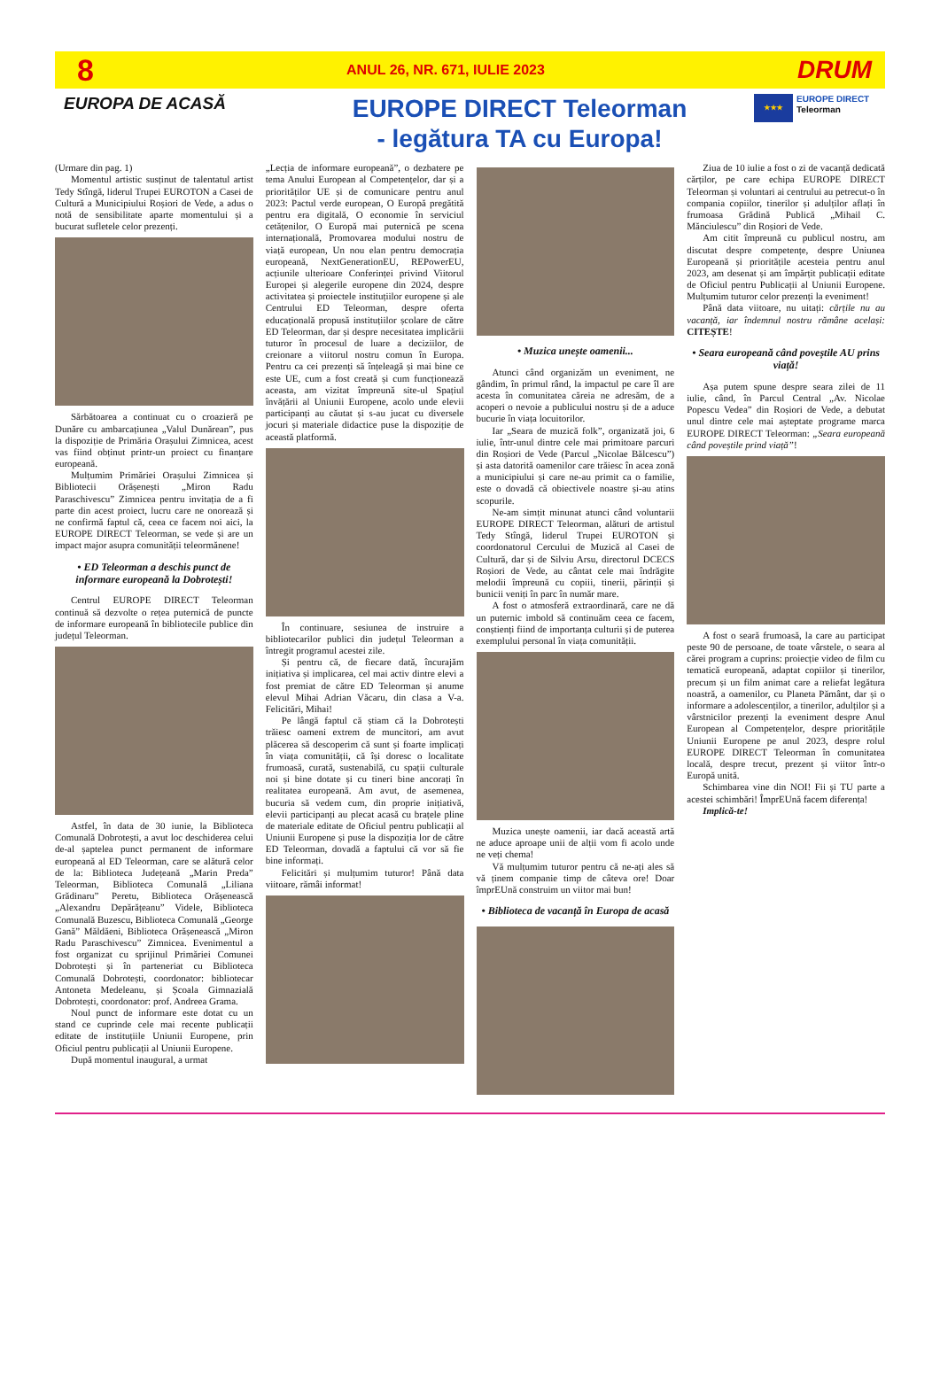8 ANUL 26, NR. 671, IULIE 2023 DRUM
EUROPA DE ACASĂ
EUROPE DIRECT Teleorman
- legătura TA cu Europa!
★★★
EUROPE DIRECT
Teleorman
(Urmare din pag. 1)
Momentul artistic susținut de talentatul artist Tedy Stîngă, liderul Trupei EUROTON a Casei de Cultură a Municipiului Roșiori de Vede, a adus o notă de sensibilitate aparte momentului și a bucurat sufletele celor prezenți.
Sărbătoarea a continuat cu o croazieră pe Dunăre cu ambarcațiunea „Valul Dunărean”, pus la dispoziție de Primăria Orașului Zimnicea, acest vas fiind obținut printr-un proiect cu finanțare europeană.
Mulțumim Primăriei Orașului Zimnicea și Bibliotecii Orășenești „Miron Radu Paraschivescu” Zimnicea pentru invitația de a fi parte din acest proiect, lucru care ne onorează și ne confirmă faptul că, ceea ce facem noi aici, la EUROPE DIRECT Teleorman, se vede și are un impact major asupra comunității teleormănene!
• ED Teleorman a deschis punct de informare europeană la Dobrotești!
Centrul EUROPE DIRECT Teleorman continuă să dezvolte o rețea puternică de puncte de informare europeană în bibliotecile publice din județul Teleorman.
Astfel, în data de 30 iunie, la Biblioteca Comunală Dobrotești, a avut loc deschiderea celui de-al șaptelea punct permanent de informare europeană al ED Teleorman, care se alătură celor de la: Biblioteca Județeană „Marin Preda” Teleorman, Biblioteca Comunală „Liliana Grădinaru” Peretu, Biblioteca Orășenească „Alexandru Depărățeanu” Videle, Biblioteca Comunală Buzescu, Biblioteca Comunală „George Gană” Măldăeni, Biblioteca Orășenească „Miron Radu Paraschivescu” Zimnicea. Evenimentul a fost organizat cu sprijinul Primăriei Comunei Dobrotești și în parteneriat cu Biblioteca Comunală Dobrotești, coordonator: bibliotecar Antoneta Medeleanu, și Școala Gimnazială Dobrotești, coordonator: prof. Andreea Grama.
Noul punct de informare este dotat cu un stand ce cuprinde cele mai recente publicații editate de instituțiile Uniunii Europene, prin Oficiul pentru publicații al Uniunii Europene.
După momentul inaugural, a urmat
„Lecția de informare europeană”, o dezbatere pe tema Anului European al Competențelor, dar și a priorităților UE și de comunicare pentru anul 2023: Pactul verde european, O Europă pregătită pentru era digitală, O economie în serviciul cetățenilor, O Europă mai puternică pe scena internațională, Promovarea modului nostru de viață european, Un nou elan pentru democrația europeană, NextGenerationEU, REPowerEU, acțiunile ulterioare Conferinței privind Viitorul Europei și alegerile europene din 2024, despre activitatea și proiectele instituțiilor europene și ale Centrului ED Teleorman, despre oferta educațională propusă instituțiilor școlare de către ED Teleorman, dar și despre necesitatea implicării tuturor în procesul de luare a deciziilor, de creionare a viitorul nostru comun în Europa. Pentru ca cei prezenți să înțeleagă și mai bine ce este UE, cum a fost creată și cum funcționează aceasta, am vizitat împreună site-ul Spațiul învățării al Uniunii Europene, acolo unde elevii participanți au căutat și s-au jucat cu diversele jocuri și materiale didactice puse la dispoziție de această platformă.
În continuare, sesiunea de instruire a bibliotecarilor publici din județul Teleorman a întregit programul acestei zile.
Și pentru că, de fiecare dată, încurajăm inițiativa și implicarea, cel mai activ dintre elevi a fost premiat de către ED Teleorman și anume elevul Mihai Adrian Văcaru, din clasa a V-a. Felicitări, Mihai!
Pe lângă faptul că știam că la Dobrotești trăiesc oameni extrem de muncitori, am avut plăcerea să descoperim că sunt și foarte implicați în viața comunității, că își doresc o localitate frumoasă, curată, sustenabilă, cu spații culturale noi și bine dotate și cu tineri bine ancorați în realitatea europeană. Am avut, de asemenea, bucuria să vedem cum, din proprie inițiativă, elevii participanți au plecat acasă cu brațele pline de materiale editate de Oficiul pentru publicații al Uniunii Europene și puse la dispoziția lor de către ED Teleorman, dovadă a faptului că vor să fie bine informați.
Felicitări și mulțumim tuturor! Până data viitoare, rămâi informat!
• Muzica unește oamenii...
Atunci când organizăm un eveniment, ne gândim, în primul rând, la impactul pe care îl are acesta în comunitatea căreia ne adresăm, de a acoperi o nevoie a publicului nostru și de a aduce bucurie în viața locuitorilor.
Iar „Seara de muzică folk”, organizată joi, 6 iulie, într-unul dintre cele mai primitoare parcuri din Roșiori de Vede (Parcul „Nicolae Bălcescu”) și asta datorită oamenilor care trăiesc în acea zonă a municipiului și care ne-au primit ca o familie, este o dovadă că obiectivele noastre și-au atins scopurile.
Ne-am simțit minunat atunci când voluntarii EUROPE DIRECT Teleorman, alături de artistul Tedy Stîngă, liderul Trupei EUROTON și coordonatorul Cercului de Muzică al Casei de Cultură, dar și de Silviu Arsu, directorul DCECS Roșiori de Vede, au cântat cele mai îndrăgite melodii împreună cu copiii, tinerii, părinții și bunicii veniți în parc în număr mare.
A fost o atmosferă extraordinară, care ne dă un puternic imbold să continuăm ceea ce facem, conștienți fiind de importanța culturii și de puterea exemplului personal în viața comunității.
Muzica unește oamenii, iar dacă această artă ne aduce aproape unii de alții vom fi acolo unde ne veți chema!
Vă mulțumim tuturor pentru că ne-ați ales să vă ținem companie timp de câteva ore! Doar împrEUnă construim un viitor mai bun!
• Biblioteca de vacanță în Europa de acasă
Ziua de 10 iulie a fost o zi de vacanță dedicată cărților, pe care echipa EUROPE DIRECT Teleorman și voluntari ai centrului au petrecut-o în compania copiilor, tinerilor și adulților aflați în frumoasa Grădină Publică „Mihail C. Mănciulescu” din Roșiori de Vede.
Am citit împreună cu publicul nostru, am discutat despre competențe, despre Uniunea Europeană și prioritățile acesteia pentru anul 2023, am desenat și am împărțit publicații editate de Oficiul pentru Publicații al Uniunii Europene. Mulțumim tuturor celor prezenți la eveniment!
Până data viitoare, nu uitați: cărțile nu au vacanță, iar îndemnul nostru rămâne același: CITEȘTE!
• Seara europeană când poveștile AU prins viață!
Așa putem spune despre seara zilei de 11 iulie, când, în Parcul Central „Av. Nicolae Popescu Vedea” din Roșiori de Vede, a debutat unul dintre cele mai așteptate programe marca EUROPE DIRECT Teleorman: „Seara europeană când poveștile prind viață”!
A fost o seară frumoasă, la care au participat peste 90 de persoane, de toate vârstele, o seara al cărei program a cuprins: proiecție video de film cu tematică europeană, adaptat copiilor și tinerilor, precum și un film animat care a reliefat legătura noastră, a oamenilor, cu Planeta Pământ, dar și o informare a adolescenților, a tinerilor, adulților și a vârstnicilor prezenți la eveniment despre Anul European al Competențelor, despre prioritățile Uniunii Europene pe anul 2023, despre rolul EUROPE DIRECT Teleorman în comunitatea locală, despre trecut, prezent și viitor într-o Europă unită.
Schimbarea vine din NOI! Fii și TU parte a acestei schimbări! ÎmprEUnă facem diferența!
Implică-te!